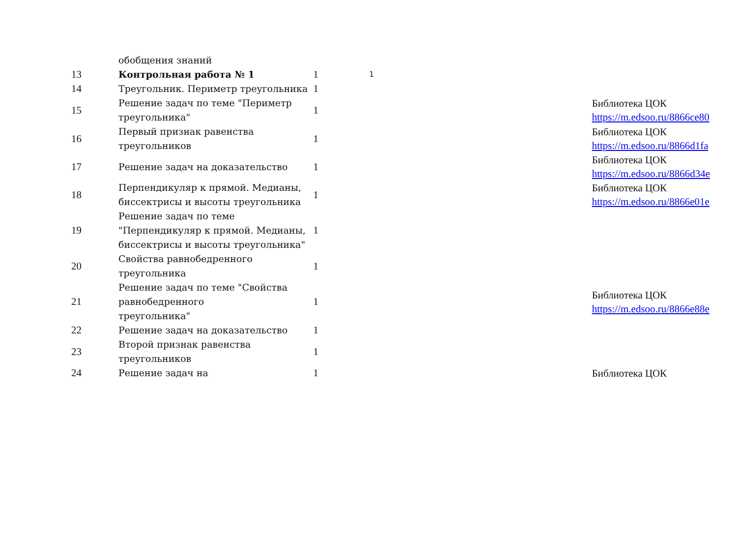| | обобщения знаний | | | | |
| 13 | Контрольная работа № 1 | 1 | 1 | | |
| 14 | Треугольник. Периметр треугольника | 1 | | | |
| 15 | Решение задач по теме "Периметр треугольника" | 1 | | | Библиотека ЦОК https://m.edsoo.ru/8866ce80 |
| 16 | Первый признак равенства треугольников | 1 | | | Библиотека ЦОК https://m.edsoo.ru/8866d1fa |
| 17 | Решение задач на доказательство | 1 | | | Библиотека ЦОК https://m.edsoo.ru/8866d34e |
| 18 | Перпендикуляр к прямой. Медианы, биссектрисы и высоты треугольника | 1 | | | Библиотека ЦОК https://m.edsoo.ru/8866e01e |
| 19 | Решение задач по теме "Перпендикуляр к прямой. Медианы, биссектрисы и высоты треугольника" | 1 | | | |
| 20 | Свойства равнобедренного треугольника | 1 | | | |
| 21 | Решение задач по теме "Свойства равнобедренного треугольника" | 1 | | | Библиотека ЦОК https://m.edsoo.ru/8866e88e |
| 22 | Решение задач на доказательство | 1 | | | |
| 23 | Второй признак равенства треугольников | 1 | | | |
| 24 | Решение задач на | 1 | | | Библиотека ЦОК |